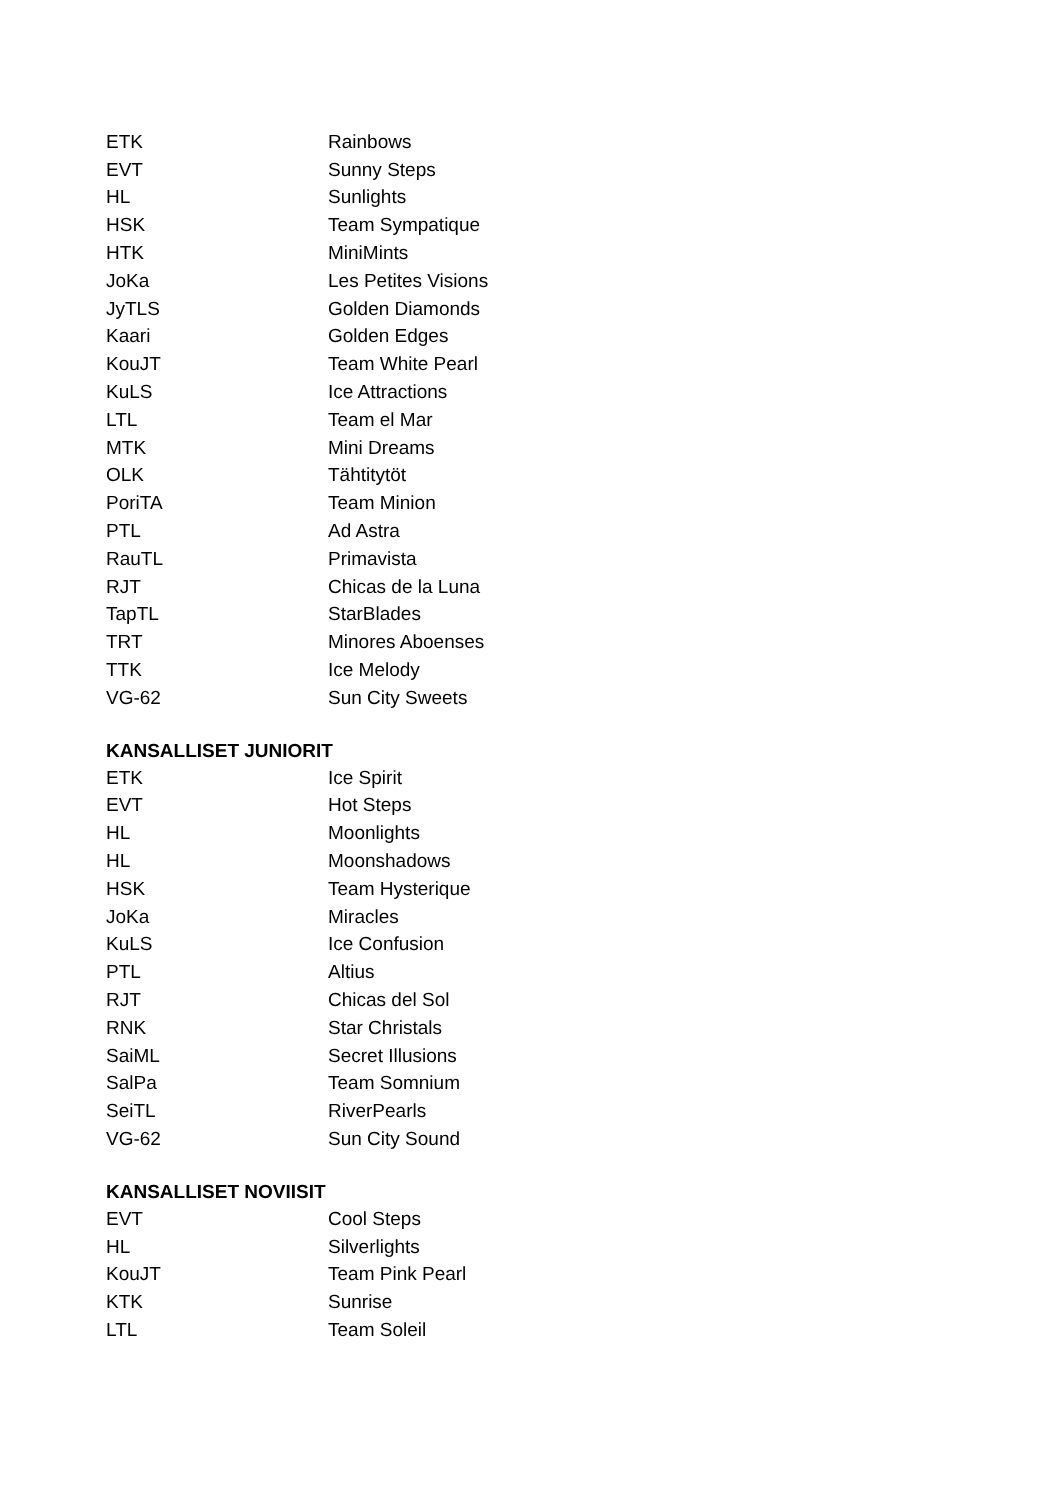| ETK | Rainbows |
| EVT | Sunny Steps |
| HL | Sunlights |
| HSK | Team Sympatique |
| HTK | MiniMints |
| JoKa | Les Petites Visions |
| JyTLS | Golden Diamonds |
| Kaari | Golden Edges |
| KouJT | Team White Pearl |
| KuLS | Ice Attractions |
| LTL | Team el Mar |
| MTK | Mini Dreams |
| OLK | Tähtitytöt |
| PoriTA | Team Minion |
| PTL | Ad Astra |
| RauTL | Primavista |
| RJT | Chicas de la Luna |
| TapTL | StarBlades |
| TRT | Minores Aboenses |
| TTK | Ice Melody |
| VG-62 | Sun City Sweets |
KANSALLISET JUNIORIT
| ETK | Ice Spirit |
| EVT | Hot Steps |
| HL | Moonlights |
| HL | Moonshadows |
| HSK | Team Hysterique |
| JoKa | Miracles |
| KuLS | Ice Confusion |
| PTL | Altius |
| RJT | Chicas del Sol |
| RNK | Star Christals |
| SaiML | Secret Illusions |
| SalPa | Team Somnium |
| SeiTL | RiverPearls |
| VG-62 | Sun City Sound |
KANSALLISET NOVIISIT
| EVT | Cool Steps |
| HL | Silverlights |
| KouJT | Team Pink Pearl |
| KTK | Sunrise |
| LTL | Team Soleil |